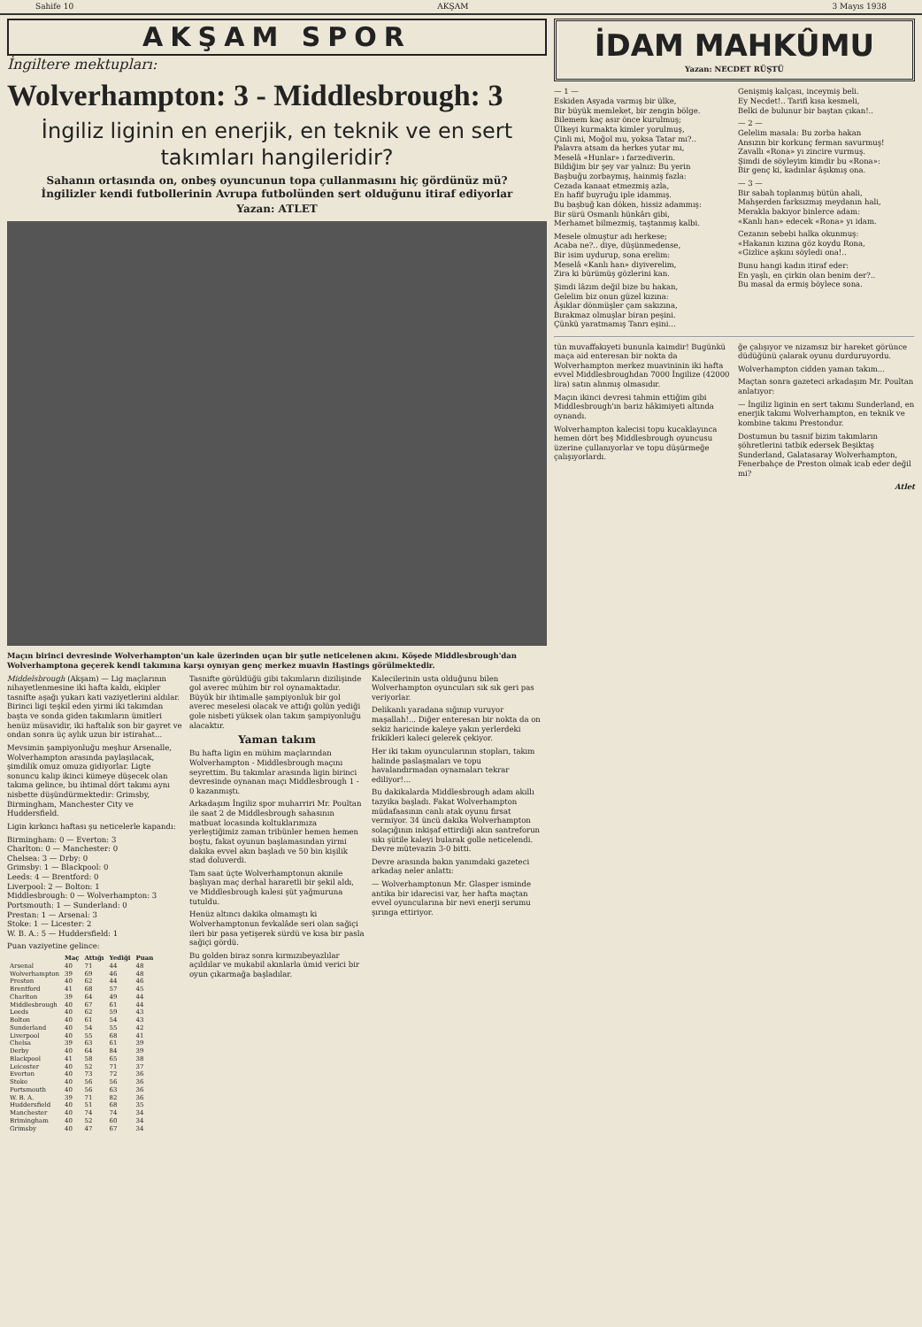Sahife 10 AKŞAM 3 Mayıs 1938
AKŞAM SPOR
İngiltere mektupları:
Wolverhampton: 3 - Middlesbrough: 3
İngiliz liginin en enerjik, en teknik ve en sert takımları hangileridir?
Sahanın ortasında on, onbeş oyuncunun topa çullanmasını hiç gördünüz mü?
İngilizler kendi futbollerinin Avrupa futbolünden sert olduğunu itiraf ediyorlar
Yazan: ATLET
Maçın birinci devresinde Wolverhampton'un kale üzerinden uçan bir şutle neticelenen akını. Köşede Middlesbrough'dan Wolverhamptona geçerek kendi takımına karşı oynıyan genç merkez muavin Hastings görülmektedir.
Middelsbrough (Akşam) — Lig maçlarının nihayetlenmesine iki hafta kaldı, ekipler tasnifte aşağı yukarı kati vaziyetlerini aldılar. Birinci ligi teşkil eden yirmi iki takımdan başta ve sonda giden takımların ümitleri henüz müsavidir, iki haftalık son bir gayret ve ondan sonra üç aylık uzun bir istirahat...
Mevsimin şampiyonluğu meşhur Arsenalle, Wolverhampton arasında paylaşılacak, şimdilik omuz omuza gidiyorlar. Ligte sonuncu kalıp ikinci kümeye düşecek olan takıma gelince, bu ihtimal dört takımı aynı nisbette düşündürmektedir: Grimsby, Birmingham, Manchester City ve Huddersfield.
Ligin kırkıncı haftası şu neticelerle kapandı:
Birmingham: 0 — Everton: 3
Charlton: 0 — Manchester: 0
Chelsea: 3 — Drby: 0
Grimsby: 1 — Blackpool: 0
Leeds: 4 — Brentford: 0
Liverpool: 2 — Bolton: 1
Middlesbrough: 0 — Wolverhampton: 3
Portsmouth: 1 — Sunderland: 0
Prestan: 1 — Arsenal: 3
Stoke: 1 — Licester: 2
W. B. A.: 5 — Huddersfield: 1
Puan vaziyetine gelince:
| | Maç | Attığı | Yediği | Puan |
| --- | --- | --- | --- | --- |
| Arsenal | 40 | 71 | 44 | 48 |
| Wolverhampton | 39 | 69 | 46 | 48 |
| Preston | 40 | 62 | 44 | 46 |
| Brentford | 41 | 68 | 57 | 45 |
| Charlton | 39 | 64 | 49 | 44 |
| Middlesbrough | 40 | 67 | 61 | 44 |
| Leeds | 40 | 62 | 59 | 43 |
| Bolton | 40 | 61 | 54 | 43 |
| Sunderland | 40 | 54 | 55 | 42 |
| Liverpool | 40 | 55 | 68 | 41 |
| Chelsa | 39 | 63 | 61 | 39 |
| Derby | 40 | 64 | 84 | 39 |
| Blackpool | 41 | 58 | 65 | 38 |
| Leicester | 40 | 52 | 71 | 37 |
| Everton | 40 | 73 | 72 | 36 |
| Stoke | 40 | 56 | 56 | 36 |
| Portsmouth | 40 | 56 | 63 | 36 |
| W. B. A. | 39 | 71 | 82 | 36 |
| Huddersfield | 40 | 51 | 68 | 35 |
| Manchester | 40 | 74 | 74 | 34 |
| Brimingham | 40 | 52 | 60 | 34 |
| Grimsby | 40 | 47 | 67 | 34 |
Tasnifte görüldüğü gibi takımların dizilişinde gol averec mühim bir rol oynamaktadır. Büyük bir ihtimalle şampiyonluk bir gol averec meselesi olacak ve attığı golün yediği gole nisbeti yüksek olan takım şampiyonluğu alacaktır.
Yaman takım
Bu hafta ligin en mühim maçlarından Wolverhampton - Middlesbrough maçını seyrettim. Bu takımlar arasında ligin birinci devresinde oynanan maçı Middlesbrough 1 - 0 kazanmıştı.
Arkadaşım İngiliz spor muharriri Mr. Poultan ile saat 2 de Middlesbrough sahasının matbuat locasında koltuklarımıza yerleştiğimiz zaman tribünler hemen hemen boştu, fakat oyunun başlamasından yirmi dakika evvel akın başladı ve 50 bin kişilik stad doluverdi.
Tam saat üçte Wolverhamptonun akınile başlıyan maç derhal hararetli bir şekil aldı, ve Middlesbrough kalesi şüt yağmuruna tutuldu.
Henüz altıncı dakika olmamıştı ki Wolverhamptonun fevkalâde seri olan sağiçi ileri bir pasa yetişerek sürdü ve kısa bir pasla sağiçi gördü.
Bu golden biraz sonra kırmızıbeyazlılar açıldılar ve mukabil akınlarla ümid verici bir oyun çıkarmağa başladılar.
Kalecilerinin usta olduğunu bilen Wolverhampton oyuncuları sık sık geri pas veriyorlar.
Delikanlı yaradana sığınıp vuruyor maşallah!... Diğer enteresan bir nokta da on sekiz haricinde kaleye yakın yerlerdeki frikikleri kaleci gelerek çekiyor.
Her iki takım oyuncularının stopları, takım halinde paslaşmaları ve topu havalandırmadan oynamaları tekrar ediliyor!...
Bu dakikalarda Middlesbrough adam akıllı tazyika başladı. Fakat Wolverhampton müdafaasının canlı atak oyunu fırsat vermiyor. 34 üncü dakika Wolverhampton solaçığının inkişaf ettirdiği akın santreforun sıkı şütile kaleyi bularak golle neticelendi. Devre mütevazin 3-0 bitti.
Devre arasında bakın yanımdaki gazeteci arkadaş neler anlattı:
— Wolverhamptonun Mr. Glasper isminde antika bir idarecisi var, her hafta maçtan evvel oyuncularına bir nevi enerji serumu şırınga ettiriyor.
İDAM MAHKÛMU
Yazan: NECDET RÜŞTÜ
— 1 —
Eskiden Asyada varmış bir ülke,
Bir büyük memleket, bir zengin bölge.
Bilemem kaç asır önce kurulmuş;
Ülkeyi kurmakta kimler yorulmuş,
Çinli mi, Moğol mu, yoksa Tatar mı?..
Palavra atsam da herkes yutar mı,
Meselâ «Hunlar» ı farzediverin.
Bildiğim bir şey var yalnız: Bu yerin
Başbuğu zorbaymış, hainmiş fazla:
Cezada kanaat etmezmiş azla,
En hafif buyruğu iple idammış.
Bu başbuğ kan döken, hissiz adammış:
Bir sürü Osmanlı hünkârı gibi,
Merhamet bilmezmiş, taştanmış kalbi.
Mesele olmuştur adı herkese;
Acaba ne?.. diye, düşünmedense,
Bir isim uydurup, sona erelim:
Meselâ «Kanlı han» diyiverelim,
Zira ki bürümüş gözlerini kan.
Şimdi lâzım değil bize bu hakan,
Gelelim biz onun güzel kızına:
Âşıklar dönmüşler çam sakızına,
Bırakmaz olmuşlar biran peşini.
Çünkü yaratmamış Tanrı eşini...
Genişmiş kalçası, inceymiş beli.
Ey Necdet!.. Tarifi kısa kesmeli,
Belki de bulunur bir baştan çıkan!..
— 2 —
Gelelim masala: Bu zorba hakan
Ansızın bir korkunç ferman savurmuş!
Zavallı «Rona» yı zincire vurmuş.
Şimdi de söyleyim kimdir bu «Rona»:
Bir genç ki, kadınlar âşıkmış ona.
— 3 —
Bir sabah toplanmış bütün ahali,
Mahşerden farksızmış meydanın hali,
Merakla bakıyor binlerce adam:
«Kanlı han» edecek «Rona» yı idam.
Cezanın sebebi halka okunmuş:
«Hakanın kızına göz koydu Rona,
«Gizlice aşkını söyledi ona!..
Bunu hangi kadın itiraf eder:
En yaşlı, en çirkin olan benim der?..
Bu masal da ermiş böylece sona.
tün muvaffakıyeti bununla kaimdir! Bugünkü maça aid enteresan bir nokta da Wolverhampton merkez muavininin iki hafta evvel Middlesbroughdan 7000 İngilize (42000 lira) satın alınmış olmasıdır.
Maçın ikinci devresi tahmin ettiğim gibi Middlesbrough'ın bariz hâkimiyeti altında oynandı.
Wolverhampton kalecisi topu kucaklayınca hemen dört beş Middlesbrough oyuncusu üzerine çullanıyorlar ve topu düşürmeğe çalışıyorlardı.
ğe çalışıyor ve nizamsız bir hareket görünce düdüğünü çalarak oyunu durduruyordu.
Wolverhampton cidden yaman takım...
Maçtan sonra gazeteci arkadaşım Mr. Poultan anlatıyor:
— İngiliz liginin en sert takımı Sunderland, en enerjik takımı Wolverhampton, en teknik ve kombine takımı Prestondur.
Dostumun bu tasnif bizim takımların şöhretlerini tatbik edersek Beşiktaş Sunderland, Galatasaray Wolverhampton, Fenerbahçe de Preston olmak icab eder değil mi?
Atlet